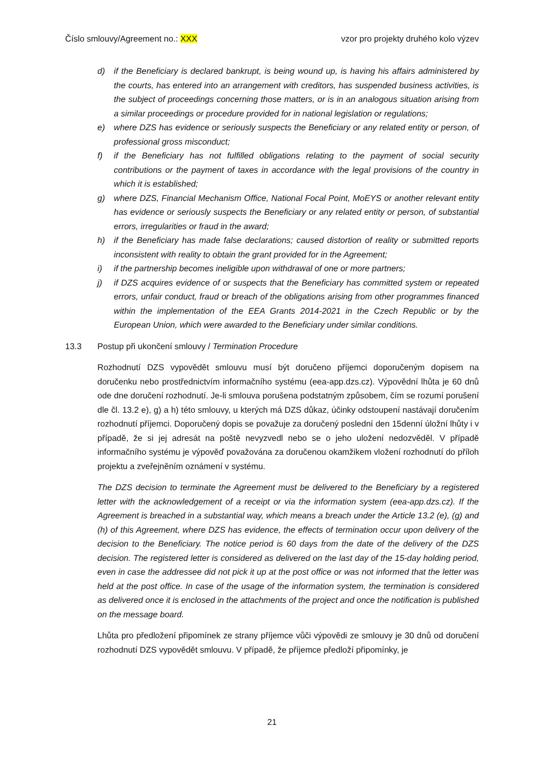Číslo smlouvy/Agreement no.: XXX vzor pro projekty druhého kolo výzev
d) if the Beneficiary is declared bankrupt, is being wound up, is having his affairs administered by the courts, has entered into an arrangement with creditors, has suspended business activities, is the subject of proceedings concerning those matters, or is in an analogous situation arising from a similar proceedings or procedure provided for in national legislation or regulations;
e) where DZS has evidence or seriously suspects the Beneficiary or any related entity or person, of professional gross misconduct;
f) if the Beneficiary has not fulfilled obligations relating to the payment of social security contributions or the payment of taxes in accordance with the legal provisions of the country in which it is established;
g) where DZS, Financial Mechanism Office, National Focal Point, MoEYS or another relevant entity has evidence or seriously suspects the Beneficiary or any related entity or person, of substantial errors, irregularities or fraud in the award;
h) if the Beneficiary has made false declarations; caused distortion of reality or submitted reports inconsistent with reality to obtain the grant provided for in the Agreement;
i) if the partnership becomes ineligible upon withdrawal of one or more partners;
j) if DZS acquires evidence of or suspects that the Beneficiary has committed system or repeated errors, unfair conduct, fraud or breach of the obligations arising from other programmes financed within the implementation of the EEA Grants 2014-2021 in the Czech Republic or by the European Union, which were awarded to the Beneficiary under similar conditions.
13.3 Postup při ukončení smlouvy / Termination Procedure
Rozhodnutí DZS vypovědět smlouvu musí být doručeno příjemci doporučeným dopisem na doručenku nebo prostřednictvím informačního systému (eea-app.dzs.cz). Výpovědní lhůta je 60 dnů ode dne doručení rozhodnutí. Je-li smlouva porušena podstatným způsobem, čím se rozumí porušení dle čl. 13.2 e), g) a h) této smlouvy, u kterých má DZS důkaz, účinky odstoupení nastávají doručením rozhodnutí příjemci. Doporučený dopis se považuje za doručený poslední den 15denní úložní lhůty i v případě, že si jej adresát na poště nevyzvedl nebo se o jeho uložení nedozvěděl. V případě informačního systému je výpověď považována za doručenou okamžikem vložení rozhodnutí do příloh projektu a zveřejněním oznámení v systému.
The DZS decision to terminate the Agreement must be delivered to the Beneficiary by a registered letter with the acknowledgement of a receipt or via the information system (eea-app.dzs.cz). If the Agreement is breached in a substantial way, which means a breach under the Article 13.2 (e), (g) and (h) of this Agreement, where DZS has evidence, the effects of termination occur upon delivery of the decision to the Beneficiary. The notice period is 60 days from the date of the delivery of the DZS decision. The registered letter is considered as delivered on the last day of the 15-day holding period, even in case the addressee did not pick it up at the post office or was not informed that the letter was held at the post office. In case of the usage of the information system, the termination is considered as delivered once it is enclosed in the attachments of the project and once the notification is published on the message board.
Lhůta pro předložení připomínek ze strany příjemce vůči výpovědi ze smlouvy je 30 dnů od doručení rozhodnutí DZS vypovědět smlouvu. V případě, že příjemce předloží připomínky, je
21